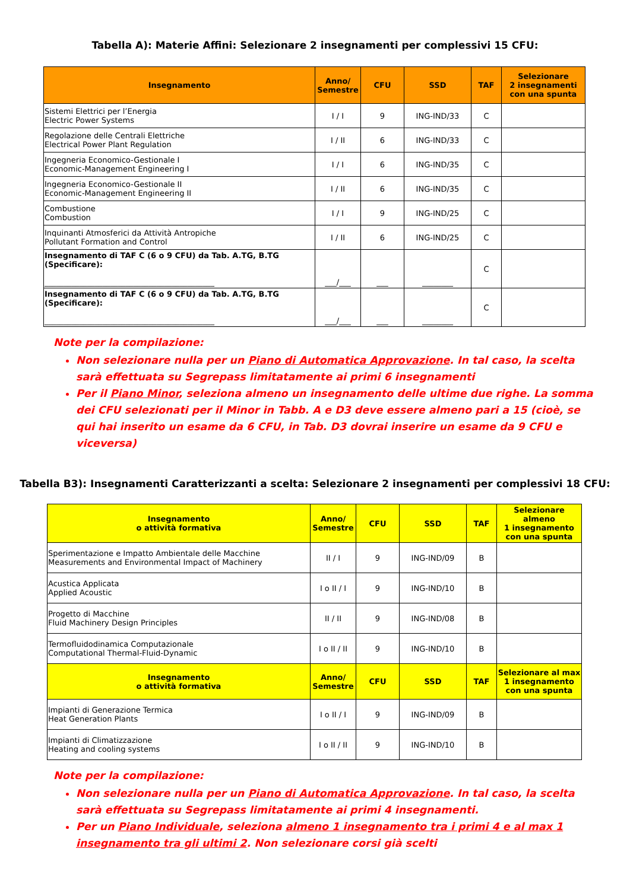Tabella A): Materie Affini: Selezionare 2 insegnamenti per complessivi 15 CFU:
| Insegnamento | Anno/ Semestre | CFU | SSD | TAF | Selezionare 2 insegnamenti con una spunta |
| --- | --- | --- | --- | --- | --- |
| Sistemi Elettrici per l’Energia Electric Power Systems | I / I | 9 | ING-IND/33 | C | |
| Regolazione delle Centrali Elettriche Electrical Power Plant Regulation | I / II | 6 | ING-IND/33 | C | |
| Ingegneria Economico-Gestionale I Economic-Management Engineering I | I / I | 6 | ING-IND/35 | C | |
| Ingegneria Economico-Gestionale II Economic-Management Engineering II | I / II | 6 | ING-IND/35 | C | |
| Combustione Combustion | I / I | 9 | ING-IND/25 | C | |
| Inquinanti Atmosferici da Attività Antropiche Pollutant Formation and Control | I / II | 6 | ING-IND/25 | C | |
| Insegnamento di TAF C (6 o 9 CFU) da Tab. A.TG, B.TG (Specificare): ____________________________________________ | ___/___ | ___ | ________ | C | |
| Insegnamento di TAF C (6 o 9 CFU) da Tab. A.TG, B.TG (Specificare): ____________________________________________ | ___/___ | ___ | ________ | C | |
Note per la compilazione:
Non selezionare nulla per un Piano di Automatica Approvazione. In tal caso, la scelta sarà effettuata su Segrepass limitatamente ai primi 6 insegnamenti
Per il Piano Minor, seleziona almeno un insegnamento delle ultime due righe. La somma dei CFU selezionati per il Minor in Tabb. A e D3 deve essere almeno pari a 15 (cioè, se qui hai inserito un esame da 6 CFU, in Tab. D3 dovrai inserire un esame da 9 CFU e viceversa)
Tabella B3): Insegnamenti Caratterizzanti a scelta: Selezionare 2 insegnamenti per complessivi 18 CFU:
| Insegnamento o attività formativa | Anno/ Semestre | CFU | SSD | TAF | Selezionare almeno 1 insegnamento con una spunta |
| --- | --- | --- | --- | --- | --- |
| Sperimentazione e Impatto Ambientale delle Macchine Measurements and Environmental Impact of Machinery | II / I | 9 | ING-IND/09 | B | |
| Acustica Applicata Applied Acoustic | I o II / I | 9 | ING-IND/10 | B | |
| Progetto di Macchine Fluid Machinery Design Principles | II / II | 9 | ING-IND/08 | B | |
| Termofluidodinamica Computazionale Computational Thermal-Fluid-Dynamic | I o II / II | 9 | ING-IND/10 | B | |
| Insegnamento o attività formativa | Anno/ Semestre | CFU | SSD | TAF | Selezionare al max 1 insegnamento con una spunta |
| Impianti di Generazione Termica Heat Generation Plants | I o II / I | 9 | ING-IND/09 | B | |
| Impianti di Climatizzazione Heating and cooling systems | I o II / II | 9 | ING-IND/10 | B | |
Note per la compilazione:
Non selezionare nulla per un Piano di Automatica Approvazione. In tal caso, la scelta sarà effettuata su Segrepass limitatamente ai primi 4 insegnamenti.
Per un Piano Individuale, seleziona almeno 1 insegnamento tra i primi 4 e al max 1 insegnamento tra gli ultimi 2. Non selezionare corsi già scelti